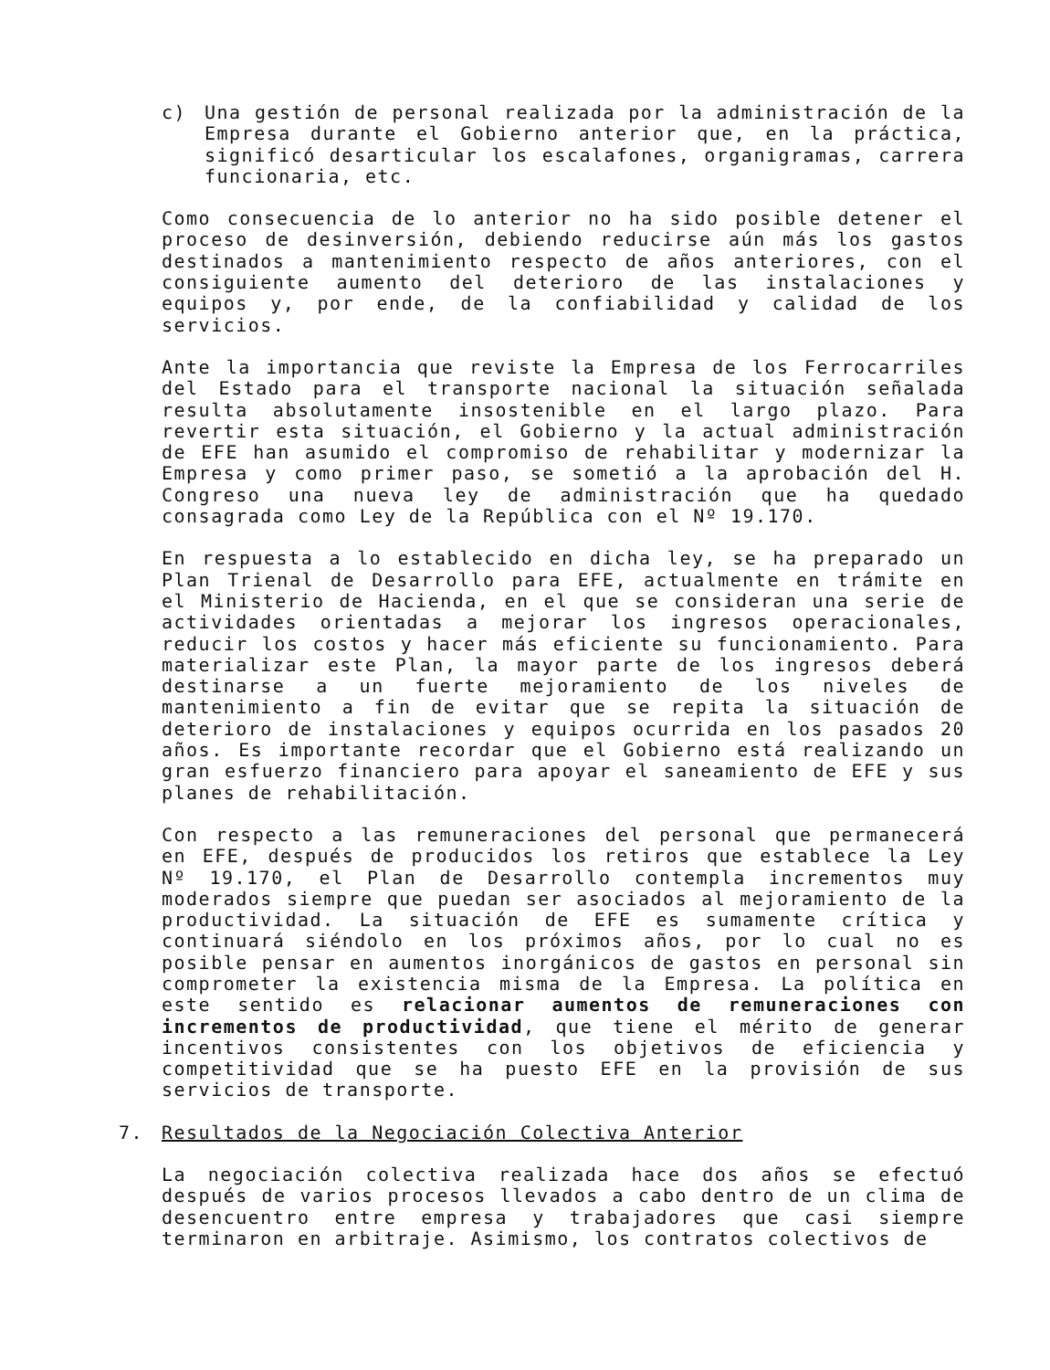c) Una gestión de personal realizada por la administración de la Empresa durante el Gobierno anterior que, en la práctica, significó desarticular los escalafones, organigramas, carrera funcionaria, etc.
Como consecuencia de lo anterior no ha sido posible detener el proceso de desinversión, debiendo reducirse aún más los gastos destinados a mantenimiento respecto de años anteriores, con el consiguiente aumento del deterioro de las instalaciones y equipos y, por ende, de la confiabilidad y calidad de los servicios.
Ante la importancia que reviste la Empresa de los Ferrocarriles del Estado para el transporte nacional la situación señalada resulta absolutamente insostenible en el largo plazo. Para revertir esta situación, el Gobierno y la actual administración de EFE han asumido el compromiso de rehabilitar y modernizar la Empresa y como primer paso, se sometió a la aprobación del H. Congreso una nueva ley de administración que ha quedado consagrada como Ley de la República con el Nº 19.170.
En respuesta a lo establecido en dicha ley, se ha preparado un Plan Trienal de Desarrollo para EFE, actualmente en trámite en el Ministerio de Hacienda, en el que se consideran una serie de actividades orientadas a mejorar los ingresos operacionales, reducir los costos y hacer más eficiente su funcionamiento. Para materializar este Plan, la mayor parte de los ingresos deberá destinarse a un fuerte mejoramiento de los niveles de mantenimiento a fin de evitar que se repita la situación de deterioro de instalaciones y equipos ocurrida en los pasados 20 años. Es importante recordar que el Gobierno está realizando un gran esfuerzo financiero para apoyar el saneamiento de EFE y sus planes de rehabilitación.
Con respecto a las remuneraciones del personal que permanecerá en EFE, después de producidos los retiros que establece la Ley Nº 19.170, el Plan de Desarrollo contempla incrementos muy moderados siempre que puedan ser asociados al mejoramiento de la productividad. La situación de EFE es sumamente crítica y continuará siéndolo en los próximos años, por lo cual no es posible pensar en aumentos inorgánicos de gastos en personal sin comprometer la existencia misma de la Empresa. La política en este sentido es relacionar aumentos de remuneraciones con incrementos de productividad, que tiene el mérito de generar incentivos consistentes con los objetivos de eficiencia y competitividad que se ha puesto EFE en la provisión de sus servicios de transporte.
7. Resultados de la Negociación Colectiva Anterior
La negociación colectiva realizada hace dos años se efectuó después de varios procesos llevados a cabo dentro de un clima de desencuentro entre empresa y trabajadores que casi siempre terminaron en arbitraje. Asimismo, los contratos colectivos de